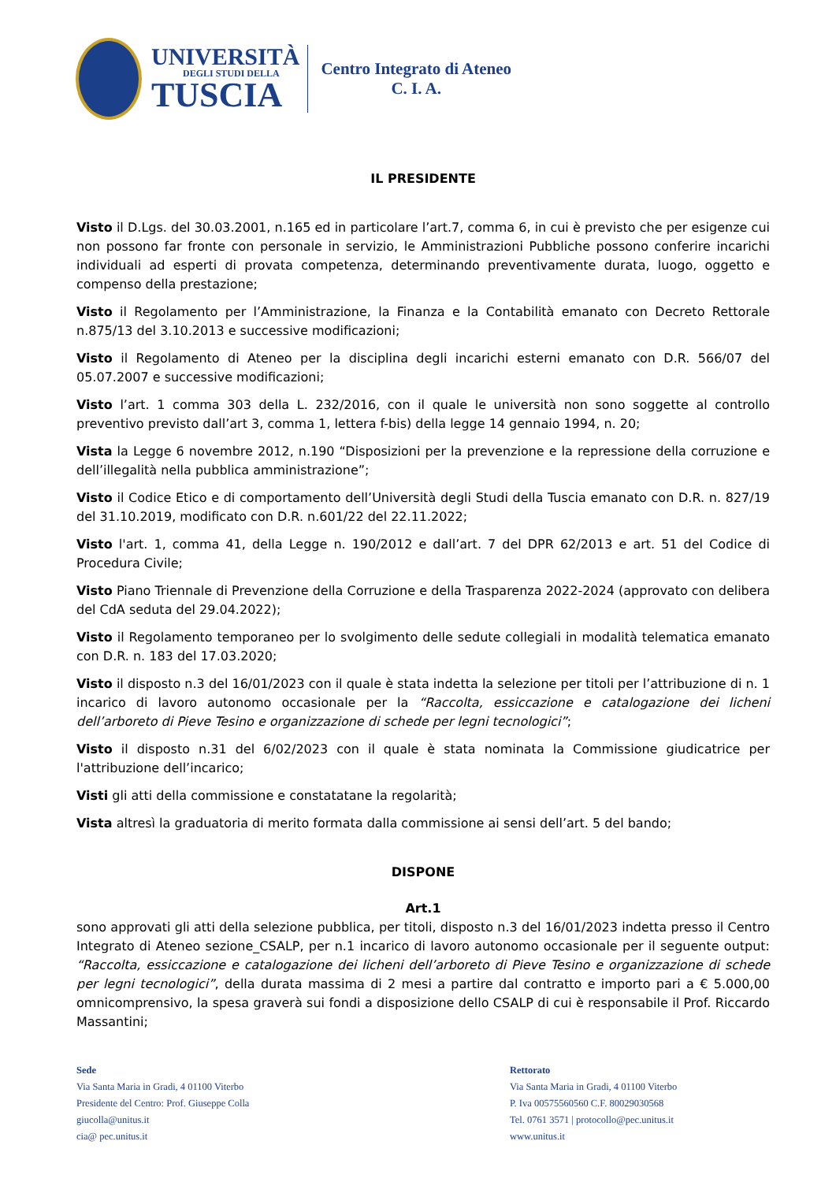UNIVERSITÀ
DEGLI STUDI DELLA
TUSCIA
Centro Integrato di Ateneo
C. I. A.
IL PRESIDENTE
Visto il D.Lgs. del 30.03.2001, n.165 ed in particolare l’art.7, comma 6, in cui è previsto che per esigenze cui non possono far fronte con personale in servizio, le Amministrazioni Pubbliche possono conferire incarichi individuali ad esperti di provata competenza, determinando preventivamente durata, luogo, oggetto e compenso della prestazione;
Visto il Regolamento per l’Amministrazione, la Finanza e la Contabilità emanato con Decreto Rettorale n.875/13 del 3.10.2013 e successive modificazioni;
Visto il Regolamento di Ateneo per la disciplina degli incarichi esterni emanato con D.R. 566/07 del 05.07.2007 e successive modificazioni;
Visto l’art. 1 comma 303 della L. 232/2016, con il quale le università non sono soggette al controllo preventivo previsto dall’art 3, comma 1, lettera f-bis) della legge 14 gennaio 1994, n. 20;
Vista la Legge 6 novembre 2012, n.190 “Disposizioni per la prevenzione e la repressione della corruzione e dell’illegalità nella pubblica amministrazione”;
Visto il Codice Etico e di comportamento dell’Università degli Studi della Tuscia emanato con D.R. n. 827/19 del 31.10.2019, modificato con D.R. n.601/22 del 22.11.2022;
Visto l'art. 1, comma 41, della Legge n. 190/2012 e dall’art. 7 del DPR 62/2013 e art. 51 del Codice di Procedura Civile;
Visto Piano Triennale di Prevenzione della Corruzione e della Trasparenza 2022-2024 (approvato con delibera del CdA seduta del 29.04.2022);
Visto il Regolamento temporaneo per lo svolgimento delle sedute collegiali in modalità telematica emanato con D.R. n. 183 del 17.03.2020;
Visto il disposto n.3 del 16/01/2023 con il quale è stata indetta la selezione per titoli per l’attribuzione di n. 1 incarico di lavoro autonomo occasionale per la “Raccolta, essiccazione e catalogazione dei licheni dell’arboreto di Pieve Tesino e organizzazione di schede per legni tecnologici”;
Visto il disposto n.31 del 6/02/2023 con il quale è stata nominata la Commissione giudicatrice per l'attribuzione dell’incarico;
Visti gli atti della commissione e constatatane la regolarità;
Vista altresì la graduatoria di merito formata dalla commissione ai sensi dell’art. 5 del bando;
DISPONE
Art.1
sono approvati gli atti della selezione pubblica, per titoli, disposto n.3 del 16/01/2023 indetta presso il Centro Integrato di Ateneo sezione_CSALP, per n.1 incarico di lavoro autonomo occasionale per il seguente output: “Raccolta, essiccazione e catalogazione dei licheni dell’arboreto di Pieve Tesino e organizzazione di schede per legni tecnologici”, della durata massima di 2 mesi a partire dal contratto e importo pari a € 5.000,00 omnicomprensivo, la spesa graverà sui fondi a disposizione dello CSALP di cui è responsabile il Prof. Riccardo Massantini;
Sede
Via Santa Maria in Gradi, 4 01100 Viterbo
Presidente del Centro: Prof. Giuseppe Colla
giucolla@unitus.it
cia@ pec.unitus.it
Rettorato
Via Santa Maria in Gradi, 4 01100 Viterbo
P. Iva 00575560560 C.F. 80029030568
Tel. 0761 3571 | protocollo@pec.unitus.it
www.unitus.it